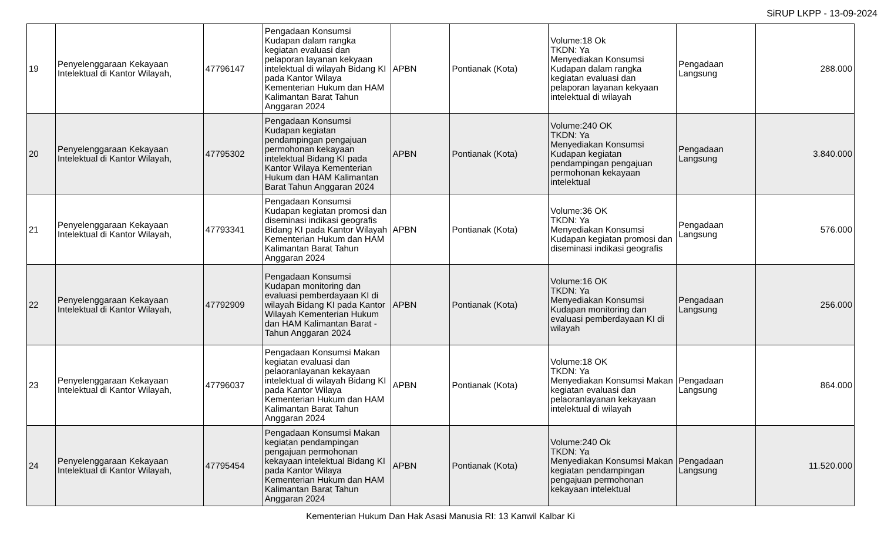SiRUP LKPP - 13-09-2024
| 19 | Penyelenggaraan Kekayaan Intelektual di Kantor Wilayah, | 47796147 | Pengadaan Konsumsi Kudapan dalam rangka kegiatan evaluasi dan pelaporan layanan kekyaan intelektual di wilayah Bidang KI pada Kantor Wilaya Kementerian Hukum dan HAM Kalimantan Barat Tahun Anggaran 2024 | APBN | Pontianak (Kota) | Volume:18 Ok TKDN: Ya Menyediakan Konsumsi Kudapan dalam rangka kegiatan evaluasi dan pelaporan layanan kekyaan intelektual di wilayah | Pengadaan Langsung | 288.000 |
| 20 | Penyelenggaraan Kekayaan Intelektual di Kantor Wilayah, | 47795302 | Pengadaan Konsumsi Kudapan kegiatan pendampingan pengajuan permohonan kekayaan intelektual Bidang KI pada Kantor Wilaya Kementerian Hukum dan HAM Kalimantan Barat Tahun Anggaran 2024 | APBN | Pontianak (Kota) | Volume:240 OK TKDN: Ya Menyediakan Konsumsi Kudapan kegiatan pendampingan pengajuan permohonan kekayaan intelektual | Pengadaan Langsung | 3.840.000 |
| 21 | Penyelenggaraan Kekayaan Intelektual di Kantor Wilayah, | 47793341 | Pengadaan Konsumsi Kudapan kegiatan promosi dan diseminasi indikasi geografis Bidang KI pada Kantor Wilayah Kementerian Hukum dan HAM Kalimantan Barat Tahun Anggaran 2024 | APBN | Pontianak (Kota) | Volume:36 OK TKDN: Ya Menyediakan Konsumsi Kudapan kegiatan promosi dan diseminasi indikasi geografis | Pengadaan Langsung | 576.000 |
| 22 | Penyelenggaraan Kekayaan Intelektual di Kantor Wilayah, | 47792909 | Pengadaan Konsumsi Kudapan monitoring dan evaluasi pemberdayaan KI di wilayah Bidang KI pada Kantor Wilayah Kementerian Hukum dan HAM Kalimantan Barat - Tahun Anggaran 2024 | APBN | Pontianak (Kota) | Volume:16 OK TKDN: Ya Menyediakan Konsumsi Kudapan monitoring dan evaluasi pemberdayaan KI di wilayah | Pengadaan Langsung | 256.000 |
| 23 | Penyelenggaraan Kekayaan Intelektual di Kantor Wilayah, | 47796037 | Pengadaan Konsumsi Makan kegiatan evaluasi dan pelaoranlayanan kekayaan intelektual di wilayah Bidang KI pada Kantor Wilaya Kementerian Hukum dan HAM Kalimantan Barat Tahun Anggaran 2024 | APBN | Pontianak (Kota) | Volume:18 OK TKDN: Ya Menyediakan Konsumsi Makan kegiatan evaluasi dan pelaoranlayanan kekayaan intelektual di wilayah | Pengadaan Langsung | 864.000 |
| 24 | Penyelenggaraan Kekayaan Intelektual di Kantor Wilayah, | 47795454 | Pengadaan Konsumsi Makan kegiatan pendampingan pengajuan permohonan kekayaan intelektual Bidang KI pada Kantor Wilaya Kementerian Hukum dan HAM Kalimantan Barat Tahun Anggaran 2024 | APBN | Pontianak (Kota) | Volume:240 Ok TKDN: Ya Menyediakan Konsumsi Makan kegiatan pendampingan pengajuan permohonan kekayaan intelektual | Pengadaan Langsung | 11.520.000 |
Kementerian Hukum Dan Hak Asasi Manusia RI: 13 Kanwil Kalbar Ki